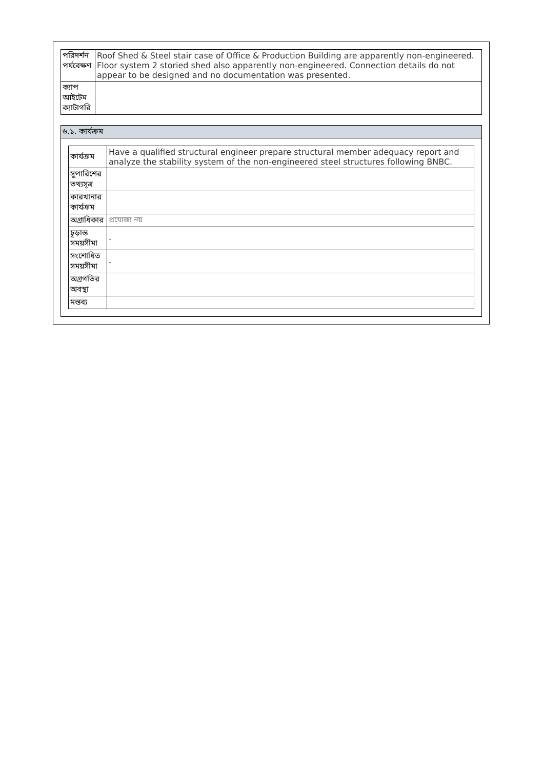| পরিদর্শন পর্যবেক্ষণ | Roof Shed & Steel stair case of Office & Production Building are apparently non-engineered. Floor system 2 storied shed also apparently non-engineered. Connection details do not appear to be designed and no documentation was presented. |
| ক্যাপ আইটেম ক্যাটাগরি | |
৬.১. কার্যক্রম
| কার্যক্রম | Have a qualified structural engineer prepare structural member adequacy report and analyze the stability system of the non-engineered steel structures following BNBC. |
| সুপারিশের তথ্যসূত্র | |
| কারখানার কার্যক্রম | |
| অগ্রাধিকার | প্রযোজ্য নয় |
| চূড়ান্ত সময়সীমা | - |
| সংশোধিত সময়সীমা | - |
| অগ্রগতির অবস্থা | |
| মন্তব্য | |